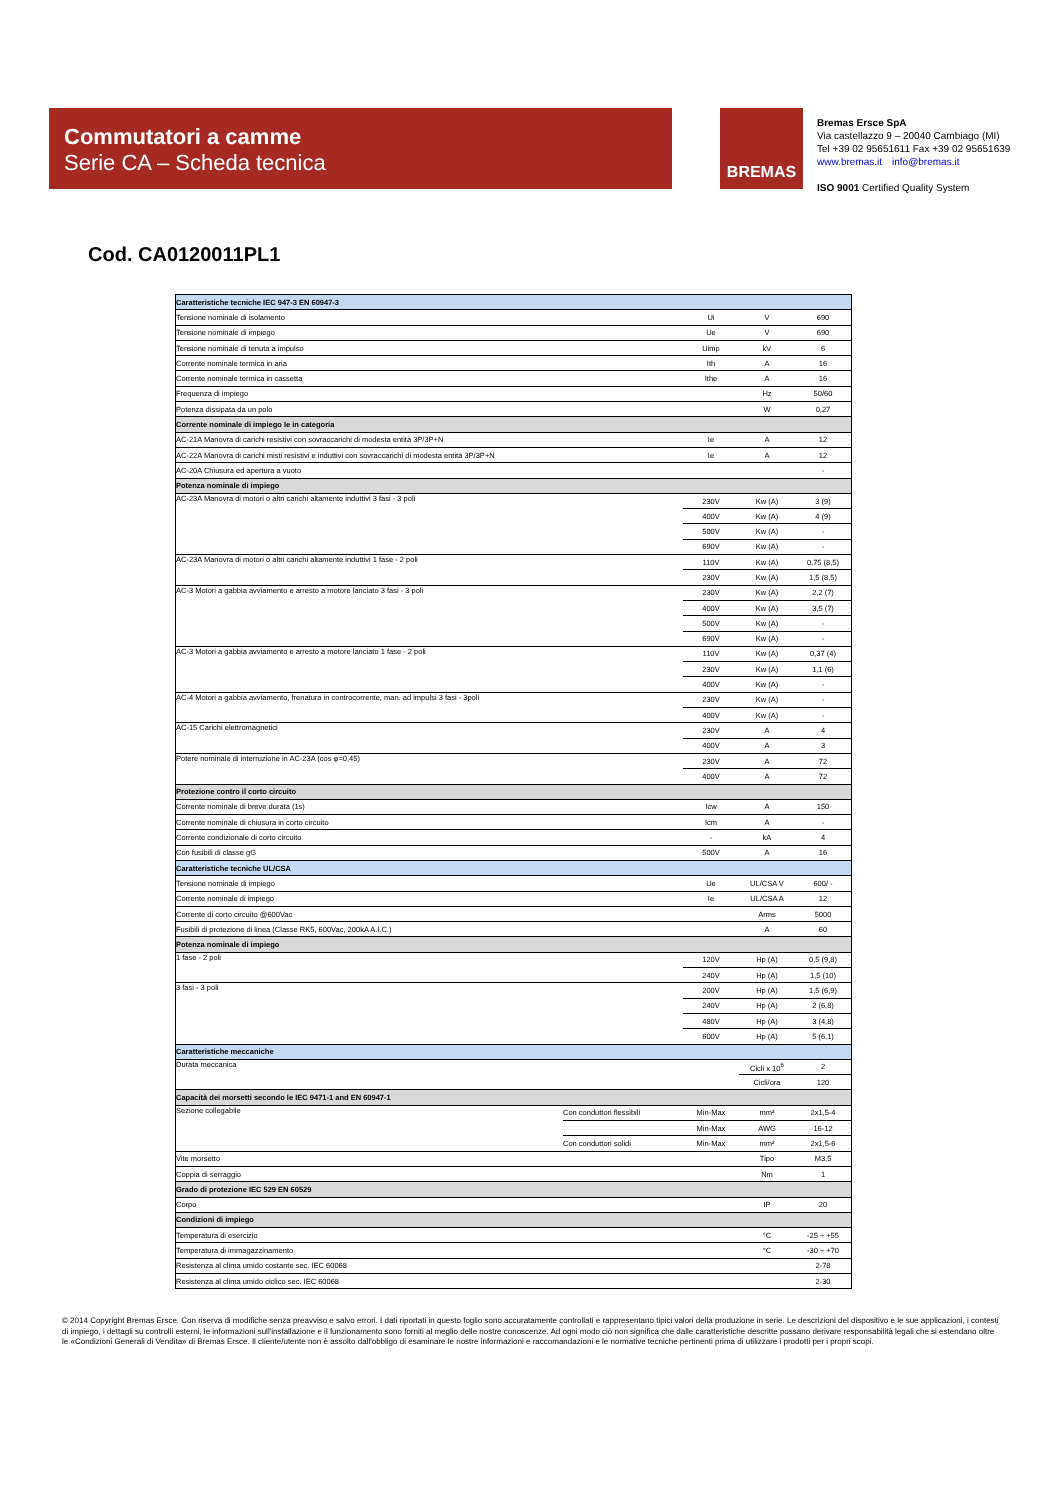Commutatori a camme
Serie CA – Scheda tecnica
BREMAS
Bremas Ersce SpA
Via castellazzo 9 – 20040 Cambiago (MI)
Tel +39 02 95651611 Fax +39 02 95651639
www.bremas.it info@bremas.it
ISO 9001 Certified Quality System
Cod. CA0120011PL1
| Caratteristiche tecniche IEC 947-3 EN 60947-3 | | | | |
| Tensione nominale di isolamento | | Ui | V | 690 |
| Tensione nominale di impiego | | Ue | V | 690 |
| Tensione nominale di tenuta a impulso | | Uimp | kV | 6 |
| Corrente nominale termica in aria | | Ith | A | 16 |
| Corrente nominale termica in cassetta | | Ithe | A | 16 |
| Frequenza di impiego | | | Hz | 50/60 |
| Potenza dissipata da un polo | | | W | 0,27 |
| Corrente nominale di impiego Ie in categoria | | | | |
| AC-21A Manovra di carichi resistivi con sovraccarichi di modesta entità 3P/3P+N | | Ie | A | 12 |
| AC-22A Manovra di carichi misti resistivi e induttivi con sovraccarichi di modesta entità 3P/3P+N | | Ie | A | 12 |
| AC-20A Chiusura ed apertura a vuoto | | | | - |
| Potenza nominale di impiego | | | | |
| AC-23A Manovra di motori o altri carichi altamente induttivi 3 fasi - 3 poli | | 230V | Kw (A) | 3 (9) |
| | | 400V | Kw (A) | 4 (9) |
| | | 500V | Kw (A) | - |
| | | 690V | Kw (A) | - |
| AC-23A Manovra di motori o altri carichi altamente induttivi 1 fase - 2 poli | | 110V | Kw (A) | 0,75 (8,5) |
| | | 230V | Kw (A) | 1,5 (8,5) |
| AC-3 Motori a gabbia avviamento e arresto a motore lanciato 3 fasi - 3 poli | | 230V | Kw (A) | 2,2 (7) |
| | | 400V | Kw (A) | 3,5 (7) |
| | | 500V | Kw (A) | - |
| | | 690V | Kw (A) | - |
| AC-3 Motori a gabbia avviamento e arresto a motore lanciato 1 fase - 2 poli | | 110V | Kw (A) | 0,37 (4) |
| | | 230V | Kw (A) | 1,1 (6) |
| | | 400V | Kw (A) | - |
| AC-4 Motori a gabbia avviamento, frenatura in controcorrente, man. ad impulsi 3 fasi - 3poli | | 230V | Kw (A) | - |
| | | 400V | Kw (A) | - |
| AC-15 Carichi elettromagnetici | | 230V | A | 4 |
| | | 400V | A | 3 |
| Potere nominale di interruzione in AC-23A (cos φ=0,45) | | 230V | A | 72 |
| | | 400V | A | 72 |
| Protezione contro il corto circuito | | | | |
| Corrente nominale di breve durata (1s) | | Icw | A | 150 |
| Corrente nominale di chiusura in corto circuito | | Icm | A | - |
| Corrente condizionale di corto circuito | | - | kA | 4 |
| Con fusibili di classe gG | | 500V | A | 16 |
| Caratteristiche tecniche UL/CSA | | | | |
| Tensione nominale di impiego | | Ue | UL/CSA V | 600/ - |
| Corrente nominale di impiego | | Ie | UL/CSA A | 12 |
| Corrente di corto circuito @600Vac | | | Arms | 5000 |
| Fusibili di protezione di linea (Classe RK5, 600Vac, 200kA A.I.C.) | | | A | 60 |
| Potenza nominale di impiego | | | | |
| 1 fase - 2 poli | | 120V | Hp (A) | 0,5 (9,8) |
| | | 240V | Hp (A) | 1,5 (10) |
| 3 fasi - 3 poli | | 200V | Hp (A) | 1,5 (6,9) |
| | | 240V | Hp (A) | 2 (6,8) |
| | | 480V | Hp (A) | 3 (4,8) |
| | | 600V | Hp (A) | 5 (6,1) |
| Caratteristiche meccaniche | | | | |
| Durata meccanica | | | Cicli x 10<sup>6</sup> | 2 |
| | | | Cicli/ora | 120 |
| Capacità dei morsetti secondo le IEC 9471-1 and EN 60947-1 | | | | |
| Sezione collegabile | Con conduttori flessibili | Min-Max | mm² | 2x1,5-4 |
| | | Min-Max | AWG | 16-12 |
| | Con conduttori solidi | Min-Max | mm² | 2x1,5-6 |
| Vite morsetto | | | Tipo | M3,5 |
| Coppia di serraggio | | | Nm | 1 |
| Grado di protezione IEC 529 EN 60529 | | | | |
| Corpo | | | IP | 20 |
| Condizioni di impiego | | | | |
| Temperatura di esercizio | | | °C | -25 ÷ +55 |
| Temperatura di immagazzinamento | | | °C | -30 ÷ +70 |
| Resistenza al clima umido costante sec. IEC 60068 | | | | 2-78 |
| Resistenza al clima umido ciclico sec. IEC 60068 | | | | 2-30 |
© 2014 Copyright Bremas Ersce. Con riserva di modifiche senza preavviso e salvo errori. I dati riportati in questo foglio sono accuratamente controllati e rappresentano tipici valori della produzione in serie. Le descrizioni del dispositivo e le sue applicazioni, i contesti di impiego, i dettagli su controlli esterni, le informazioni sull'installazione e il funzionamento sono forniti al meglio delle nostre conoscenze. Ad ogni modo ciò non significa che dalle caratteristiche descritte possano derivare responsabilità legali che si estendano oltre le «Condizioni Generali di Vendita» di Bremas Ersce. Il cliente/utente non è assolto dall'obbligo di esaminare le nostre informazioni e raccomandazioni e le normative tecniche pertinenti prima di utilizzare i prodotti per i propri scopi.